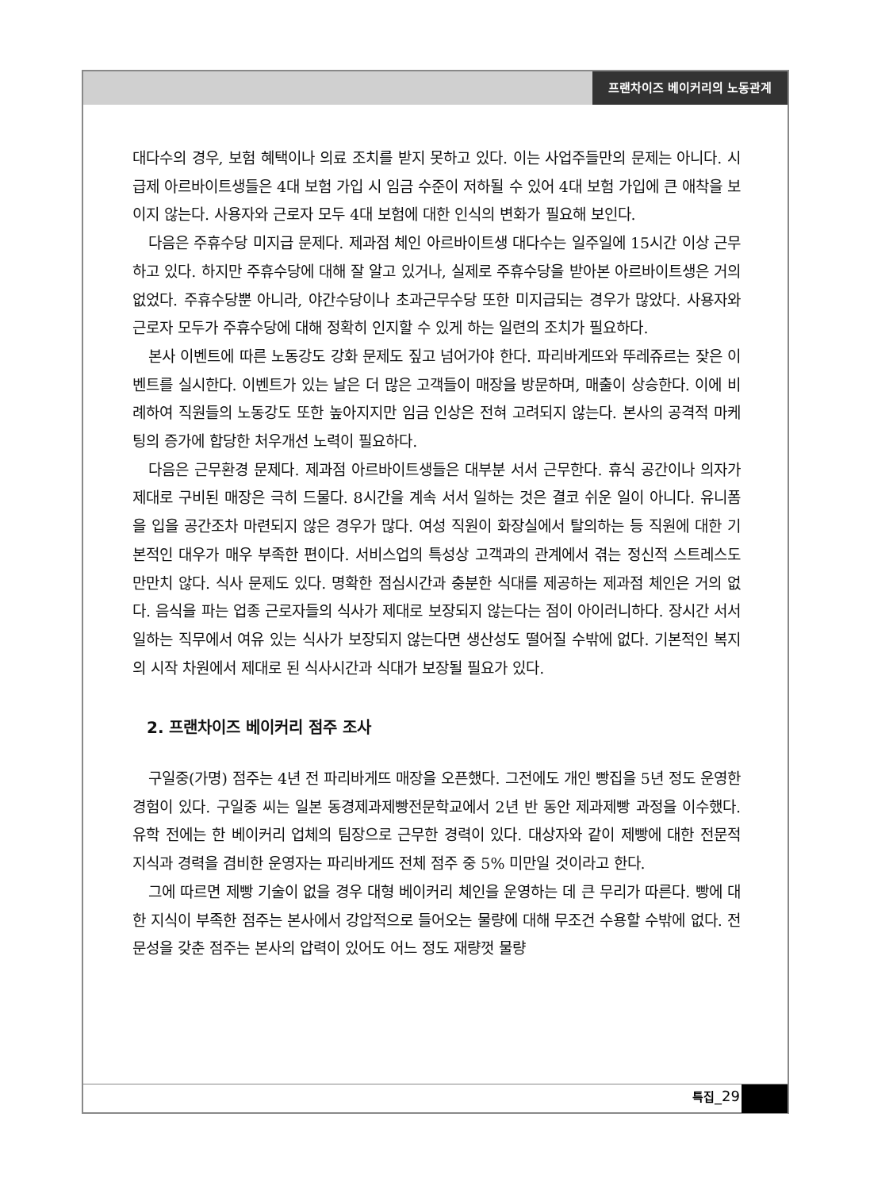프랜차이즈 베이커리의 노동관계
대다수의 경우, 보험 혜택이나 의료 조치를 받지 못하고 있다. 이는 사업주들만의 문제는 아니다. 시급제 아르바이트생들은 4대 보험 가입 시 임금 수준이 저하될 수 있어 4대 보험 가입에 큰 애착을 보이지 않는다. 사용자와 근로자 모두 4대 보험에 대한 인식의 변화가 필요해 보인다.
다음은 주휴수당 미지급 문제다. 제과점 체인 아르바이트생 대다수는 일주일에 15시간 이상 근무하고 있다. 하지만 주휴수당에 대해 잘 알고 있거나, 실제로 주휴수당을 받아본 아르바이트생은 거의 없었다. 주휴수당뿐 아니라, 야간수당이나 초과근무수당 또한 미지급되는 경우가 많았다. 사용자와 근로자 모두가 주휴수당에 대해 정확히 인지할 수 있게 하는 일련의 조치가 필요하다.
본사 이벤트에 따른 노동강도 강화 문제도 짚고 넘어가야 한다. 파리바게뜨와 뚜레쥬르는 잦은 이벤트를 실시한다. 이벤트가 있는 날은 더 많은 고객들이 매장을 방문하며, 매출이 상승한다. 이에 비례하여 직원들의 노동강도 또한 높아지지만 임금 인상은 전혀 고려되지 않는다. 본사의 공격적 마케팅의 증가에 합당한 처우개선 노력이 필요하다.
다음은 근무환경 문제다. 제과점 아르바이트생들은 대부분 서서 근무한다. 휴식 공간이나 의자가 제대로 구비된 매장은 극히 드물다. 8시간을 계속 서서 일하는 것은 결코 쉬운 일이 아니다. 유니폼을 입을 공간조차 마련되지 않은 경우가 많다. 여성 직원이 화장실에서 탈의하는 등 직원에 대한 기본적인 대우가 매우 부족한 편이다. 서비스업의 특성상 고객과의 관계에서 겪는 정신적 스트레스도 만만치 않다. 식사 문제도 있다. 명확한 점심시간과 충분한 식대를 제공하는 제과점 체인은 거의 없다. 음식을 파는 업종 근로자들의 식사가 제대로 보장되지 않는다는 점이 아이러니하다. 장시간 서서 일하는 직무에서 여유 있는 식사가 보장되지 않는다면 생산성도 떨어질 수밖에 없다. 기본적인 복지의 시작 차원에서 제대로 된 식사시간과 식대가 보장될 필요가 있다.
2. 프랜차이즈 베이커리 점주 조사
구일중(가명) 점주는 4년 전 파리바게뜨 매장을 오픈했다. 그전에도 개인 빵집을 5년 정도 운영한 경험이 있다. 구일중 씨는 일본 동경제과제빵전문학교에서 2년 반 동안 제과제빵 과정을 이수했다. 유학 전에는 한 베이커리 업체의 팀장으로 근무한 경력이 있다. 대상자와 같이 제빵에 대한 전문적 지식과 경력을 겸비한 운영자는 파리바게뜨 전체 점주 중 5% 미만일 것이라고 한다.
그에 따르면 제빵 기술이 없을 경우 대형 베이커리 체인을 운영하는 데 큰 무리가 따른다. 빵에 대한 지식이 부족한 점주는 본사에서 강압적으로 들어오는 물량에 대해 무조건 수용할 수밖에 없다. 전문성을 갖춘 점주는 본사의 압력이 있어도 어느 정도 재량껏 물량
특집_29